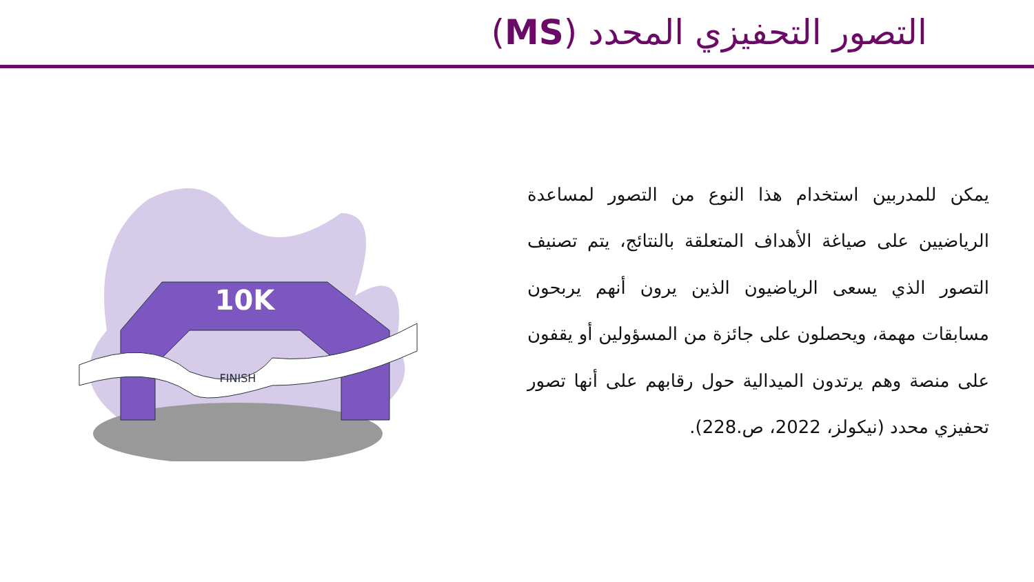التصور التحفيزي المحدد (MS)
10K
FINISH
يمكن للمدربين استخدام هذا النوع من التصور لمساعدة الرياضيين على صياغة الأهداف المتعلقة بالنتائج، يتم تصنيف التصور الذي يسعى الرياضيون الذين يرون أنهم يربحون مسابقات مهمة، ويحصلون على جائزة من المسؤولين أو يقفون على منصة وهم يرتدون الميدالية حول رقابهم على أنها تصور تحفيزي محدد (نيكولز، 2022، ص.228).